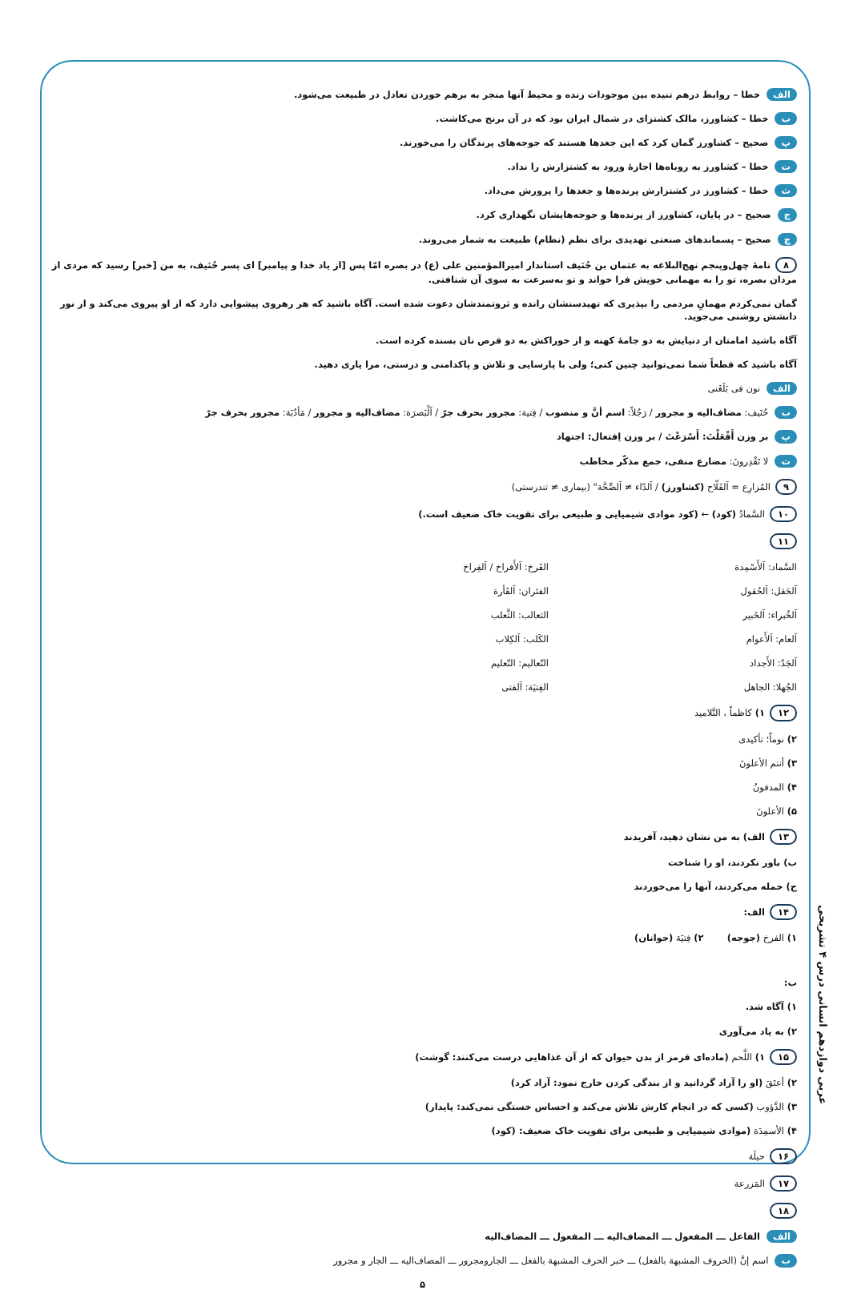عربی دوازدهم انسانی درس ۴ تشریحی
الف خطا – روابط درهم تنیده بین موجودات زنده و محیط آنها منجر به برهم خوردن تعادل در طبیعت می‌شود.
ب خطا – کشاورز، مالک کشتزای در شمال ایران بود که در آن برنج می‌کاشت.
پ صحیح – کشاورز گمان کرد که این جغدها هستند که جوجه‌های پرندگان را می‌خورند.
ت خطا – کشاورز به روباه‌ها اجازهٔ ورود به کشتزارش را نداد.
ث خطا – کشاورز در کشتزارش پرنده‌ها و جغدها را پرورش می‌داد.
ج صحیح – در پایان، کشاورز از پرنده‌ها و جوجه‌هایشان نگهداری کرد.
چ صحیح – پسماندهای صنعتی تهدیدی برای نظم (نظام) طبیعت به شمار می‌روند.
۸ نامهٔ چهل‌وپنجم نهج‌البلاغه به عثمان بن حُنَیف استاندار امیرالمؤمنین علی (ع) در بصره امّا پس [از یاد خدا و پیامبر] ای پسر حُنَیف، به من [خبر] رسید که مردی از مردان بصره، تو را به مهمانی خویش فرا خواند و تو به‌سرعت به سوی آن شتافتی.
گمان نمی‌کردم مهمانِ مردمی را بپذیری که تهیدستشان رانده و ثروتمندشان دعوت شده است. آگاه باشید که هر رهروی پیشوایی دارد که از او پیروی می‌کند و از نور دانشش روشنی می‌جوید.
آگاه باشید امامتان از دنیایش به دو جامهٔ کهنه و از خوراکش به دو قرص نان بسنده کرده است.
آگاه باشید که قطعاً شما نمی‌توانید چنین کنی؛ ولی با پارسایی و تلاش و پاکدامنی و درستی، مرا یاری دهید.
الف نون فی بَلَغَنی
ب حُنَیف: مضاف‌الیه و مجرور / رَجُلاً: اسم أنَّ و منصوب / فِتیة: مجرور بحرف جرّ / اَلْبَصرَة: مضاف‌الیه و مجرور / مَأدُبَة: مجرور بحرف جرّ
پ بر وزن أَفْعَلْتَ: أَسْرَعْتَ / بر وزن اِفتعال: اجتهاد
ت لا تَقْدِرونَ: مضارع منفی، جمع مذکّر مخاطب
۹ المُزارِع = اَلفَلّاح (کشاورز) / اَلدّاء ≠ اَلصِّحَّة" (بیماری ≠ تندرستی)
۱۰ السَّمادُ (کود) ← (کود موادی شیمیایی و طبیعی برای تقویت خاک ضعیف است.)
۱۱
السَّماد: اَلأَسْمِدة
اَلحَقل: اَلحُقول
اَلخُبراء: اَلخَبیر
اَلعام: اَلأَعوام
اَلجَدّ: الأَجداد
الجُهلا: الجاهل
الفَرخ: اَلأَفراخ / اَلفِراخ
الفئران: اَلفَأرة
الثعالب: الثَّعلب
الکَلب: اَلکِلاب
التّعالیم: التّعلیم
الفِتیَة: اَلفتی
۱۲ ۱) کاظماً ، التَّلامید
۲) نوماً؛ تأکیدی
۳) أنتم الأعلونَ
۴) المدفونُ
۵) الأعلونَ
۱۳ الف) به من نشان دهید، آفریدند
ب) باور نکردند، او را شناخت
ج) حمله می‌کردند، آنها را می‌خوردند
۱۴ الف:
۱) الفرخ (جوجه) ۲) فِتیَة (جوانان)
ب:
۱) آگاه شد.
۲) به یاد می‌آوری
۱۵ ۱) اللَّحم (ماده‌ای قرمز از بدن حیوان که از آن غذاهایی درست می‌کنند: گوشت)
۲) أعتَقَ (او را آزاد گردانید و از بندگی کردن خارج نمود: آزاد کرد)
۳) الدَّؤوب (کسی که در انجام کارش تلاش می‌کند و احساس خستگی نمی‌کند: پایدار)
۴) الأسمِدَة (موادی شیمیایی و طبیعی برای تقویت خاک ضعیف: (کود)
۱۶ حیلَة
۱۷ المَزرعة
۱۸
الف الفاعل ـــ المفعول ـــ المضاف‌الیه ـــ المفعول ـــ المضاف‌الیه
ب اسم إنَّ (الحروف المشبهة بالفعل) ـــ خبر الحرف المشبهة بالفعل ـــ الجارومجرور ـــ المضاف‌الیه ـــ الجار و مجرور
۵